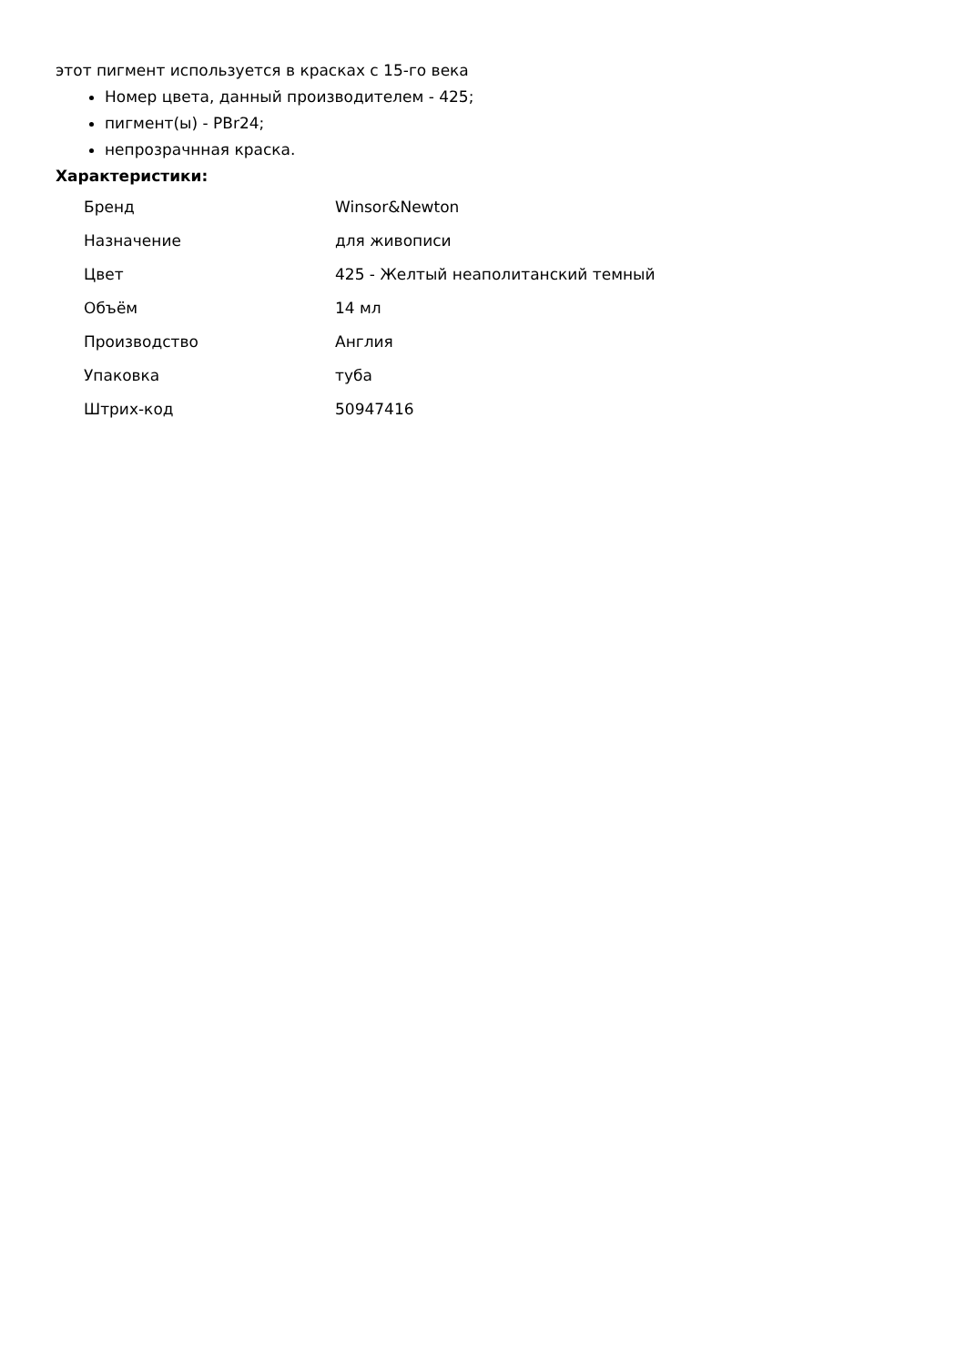этот пигмент используется в красках с 15-го века
Номер цвета, данный производителем - 425;
пигмент(ы) - PBr24;
непрозрачнная краска.
Характеристики:
| Бренд | Winsor&Newton |
| Назначение | для живописи |
| Цвет | 425 - Желтый неаполитанский темный |
| Объём | 14 мл |
| Производство | Англия |
| Упаковка | туба |
| Штрих-код | 50947416 |